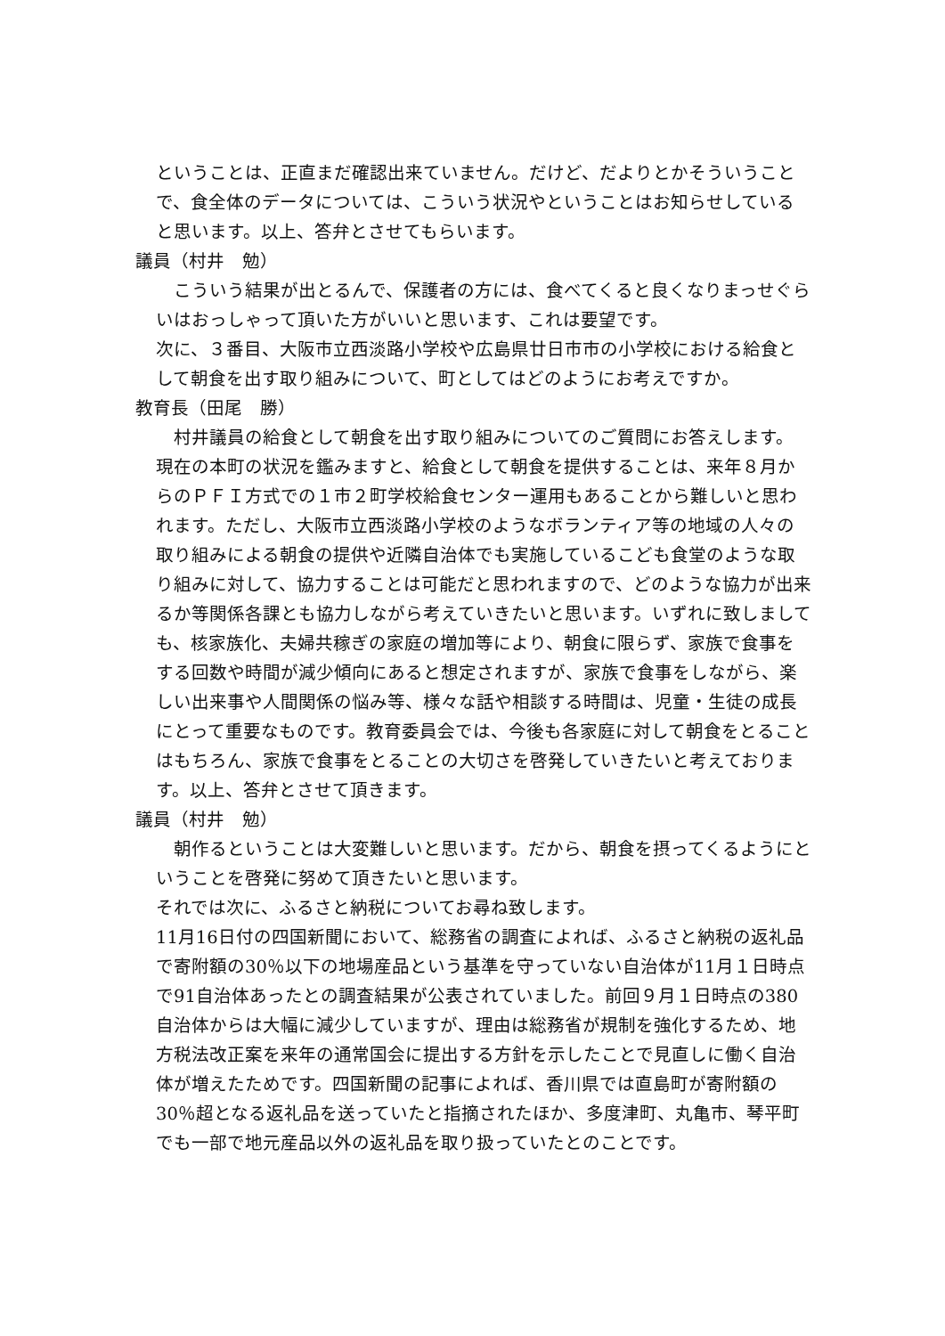ということは、正直まだ確認出来ていません。だけど、だよりとかそういうことで、食全体のデータについては、こういう状況やということはお知らせしていると思います。以上、答弁とさせてもらいます。
議員（村井　勉）
　 こういう結果が出とるんで、保護者の方には、食べてくると良くなりまっせぐらいはおっしゃって頂いた方がいいと思います、これは要望です。
次に、３番目、大阪市立西淡路小学校や広島県廿日市市の小学校における給食として朝食を出す取り組みについて、町としてはどのようにお考えですか。
教育長（田尾　勝）
　村井議員の給食として朝食を出す取り組みについてのご質問にお答えします。
現在の本町の状況を鑑みますと、給食として朝食を提供することは、来年８月からのＰＦＩ方式での１市２町学校給食センター運用もあることから難しいと思われます。ただし、大阪市立西淡路小学校のようなボランティア等の地域の人々の取り組みによる朝食の提供や近隣自治体でも実施しているこども食堂のような取り組みに対して、協力することは可能だと思われますので、どのような協力が出来るか等関係各課とも協力しながら考えていきたいと思います。いずれに致しましても、核家族化、夫婦共稼ぎの家庭の増加等により、朝食に限らず、家族で食事をする回数や時間が減少傾向にあると想定されますが、家族で食事をしながら、楽しい出来事や人間関係の悩み等、様々な話や相談する時間は、児童・生徒の成長にとって重要なものです。教育委員会では、今後も各家庭に対して朝食をとることはもちろん、家族で食事をとることの大切さを啓発していきたいと考えております。以上、答弁とさせて頂きます。
議員（村井　勉）
　朝作るということは大変難しいと思います。だから、朝食を摂ってくるようにということを啓発に努めて頂きたいと思います。
それでは次に、ふるさと納税についてお尋ね致します。
11月16日付の四国新聞において、総務省の調査によれば、ふるさと納税の返礼品で寄附額の30％以下の地場産品という基準を守っていない自治体が11月１日時点で91自治体あったとの調査結果が公表されていました。前回９月１日時点の380自治体からは大幅に減少していますが、理由は総務省が規制を強化するため、地方税法改正案を来年の通常国会に提出する方針を示したことで見直しに働く自治体が増えたためです。四国新聞の記事によれば、香川県では直島町が寄附額の30％超となる返礼品を送っていたと指摘されたほか、多度津町、丸亀市、琴平町でも一部で地元産品以外の返礼品を取り扱っていたとのことです。